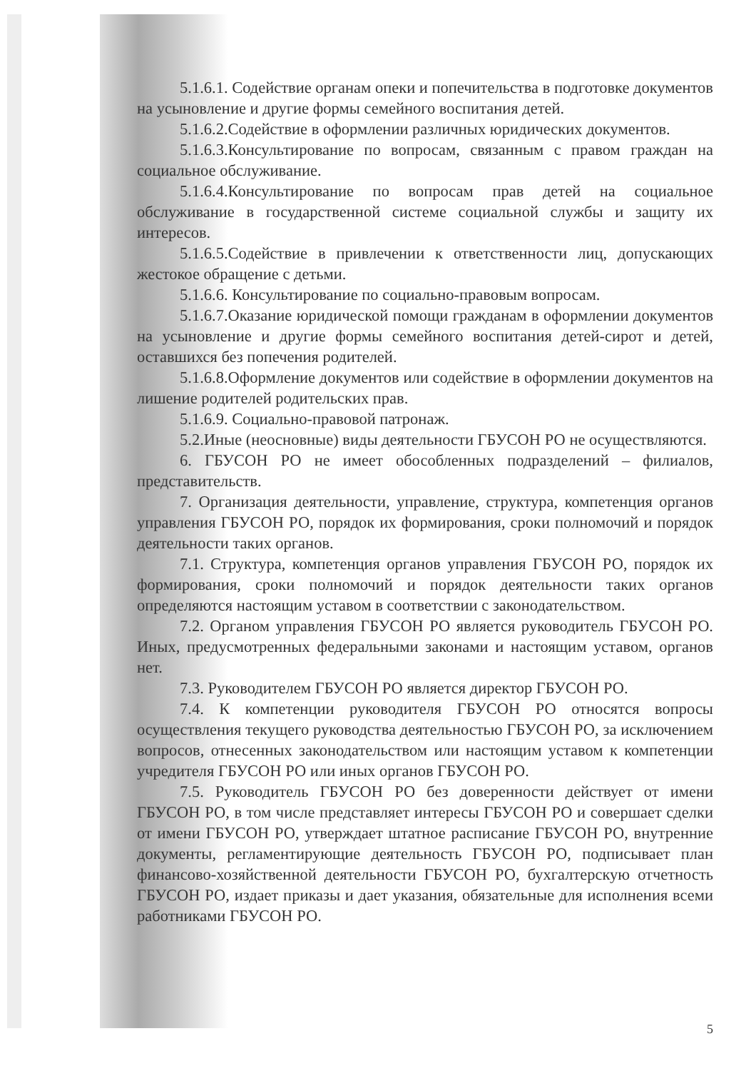5.1.6.1. Содействие органам опеки и попечительства в подготовке документов на усыновление и другие формы семейного воспитания детей.
5.1.6.2.Содействие в оформлении различных юридических документов.
5.1.6.3.Консультирование по вопросам, связанным с правом граждан на социальное обслуживание.
5.1.6.4.Консультирование по вопросам прав детей на социальное обслуживание в государственной системе социальной службы и защиту их интересов.
5.1.6.5.Содействие в привлечении к ответственности лиц, допускающих жестокое обращение с детьми.
5.1.6.6. Консультирование по социально-правовым вопросам.
5.1.6.7.Оказание юридической помощи гражданам в оформлении документов на усыновление и другие формы семейного воспитания детей-сирот и детей, оставшихся без попечения родителей.
5.1.6.8.Оформление документов или содействие в оформлении документов на лишение родителей родительских прав.
5.1.6.9. Социально-правовой патронаж.
5.2.Иные (неосновные) виды деятельности ГБУСОН РО не осуществляются.
6. ГБУСОН РО не имеет обособленных подразделений – филиалов, представительств.
7. Организация деятельности, управление, структура, компетенция органов управления ГБУСОН РО, порядок их формирования, сроки полномочий и порядок деятельности таких органов.
7.1. Структура, компетенция органов управления ГБУСОН РО, порядок их формирования, сроки полномочий и порядок деятельности таких органов определяются настоящим уставом в соответствии с законодательством.
7.2. Органом управления ГБУСОН РО является руководитель ГБУСОН РО. Иных, предусмотренных федеральными законами и настоящим уставом, органов нет.
7.3. Руководителем ГБУСОН РО является директор ГБУСОН РО.
7.4. К компетенции руководителя ГБУСОН РО относятся вопросы осуществления текущего руководства деятельностью ГБУСОН РО, за исключением вопросов, отнесенных законодательством или настоящим уставом к компетенции учредителя ГБУСОН РО или иных органов ГБУСОН РО.
7.5. Руководитель ГБУСОН РО без доверенности действует от имени ГБУСОН РО, в том числе представляет интересы ГБУСОН РО и совершает сделки от имени ГБУСОН РО, утверждает штатное расписание ГБУСОН РО, внутренние документы, регламентирующие деятельность ГБУСОН РО, подписывает план финансово-хозяйственной деятельности ГБУСОН РО, бухгалтерскую отчетность ГБУСОН РО, издает приказы и дает указания, обязательные для исполнения всеми работниками ГБУСОН РО.
5